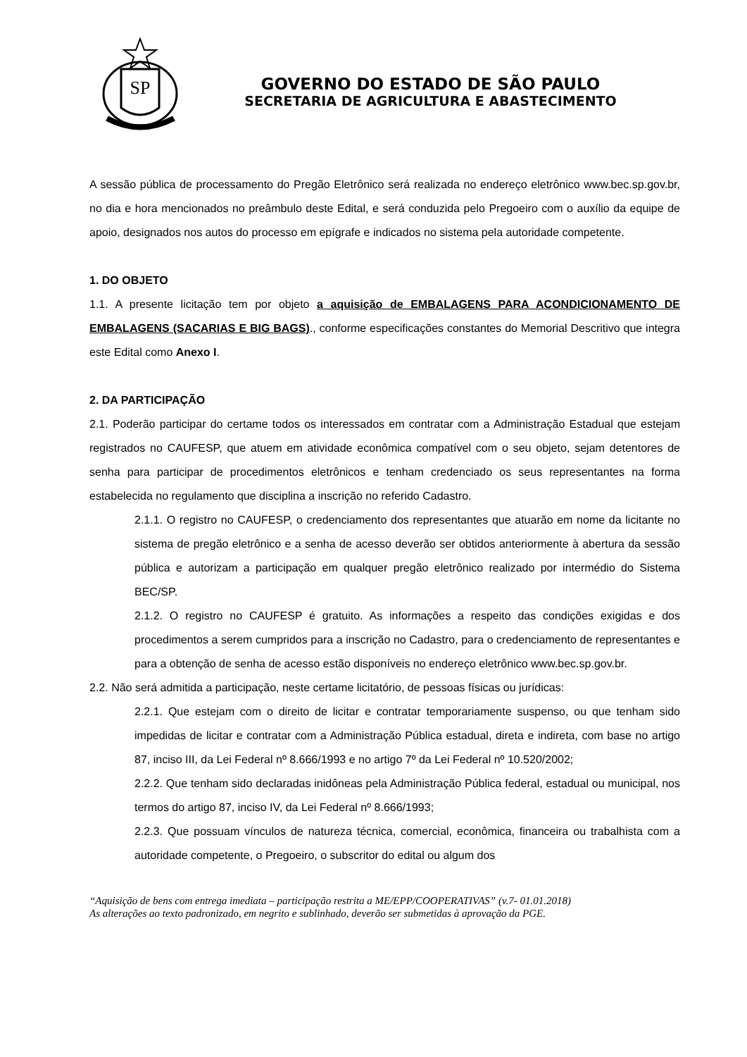SP
GOVERNO DO ESTADO DE SÃO PAULO
SECRETARIA DE AGRICULTURA E ABASTECIMENTO
A sessão pública de processamento do Pregão Eletrônico será realizada no endereço eletrônico www.bec.sp.gov.br, no dia e hora mencionados no preâmbulo deste Edital, e será conduzida pelo Pregoeiro com o auxílio da equipe de apoio, designados nos autos do processo em epígrafe e indicados no sistema pela autoridade competente.
1. DO OBJETO
1.1. A presente licitação tem por objeto a aquisição de EMBALAGENS PARA ACONDICIONAMENTO DE EMBALAGENS (SACARIAS E BIG BAGS)., conforme especificações constantes do Memorial Descritivo que integra este Edital como Anexo I.
2. DA PARTICIPAÇÃO
2.1. Poderão participar do certame todos os interessados em contratar com a Administração Estadual que estejam registrados no CAUFESP, que atuem em atividade econômica compatível com o seu objeto, sejam detentores de senha para participar de procedimentos eletrônicos e tenham credenciado os seus representantes na forma estabelecida no regulamento que disciplina a inscrição no referido Cadastro.
2.1.1. O registro no CAUFESP, o credenciamento dos representantes que atuarão em nome da licitante no sistema de pregão eletrônico e a senha de acesso deverão ser obtidos anteriormente à abertura da sessão pública e autorizam a participação em qualquer pregão eletrônico realizado por intermédio do Sistema BEC/SP.
2.1.2. O registro no CAUFESP é gratuito. As informações a respeito das condições exigidas e dos procedimentos a serem cumpridos para a inscrição no Cadastro, para o credenciamento de representantes e para a obtenção de senha de acesso estão disponíveis no endereço eletrônico www.bec.sp.gov.br.
2.2. Não será admitida a participação, neste certame licitatório, de pessoas físicas ou jurídicas:
2.2.1. Que estejam com o direito de licitar e contratar temporariamente suspenso, ou que tenham sido impedidas de licitar e contratar com a Administração Pública estadual, direta e indireta, com base no artigo 87, inciso III, da Lei Federal nº 8.666/1993 e no artigo 7º da Lei Federal nº 10.520/2002;
2.2.2. Que tenham sido declaradas inidôneas pela Administração Pública federal, estadual ou municipal, nos termos do artigo 87, inciso IV, da Lei Federal nº 8.666/1993;
2.2.3. Que possuam vínculos de natureza técnica, comercial, econômica, financeira ou trabalhista com a autoridade competente, o Pregoeiro, o subscritor do edital ou algum dos
“Aquisição de bens com entrega imediata – participação restrita a ME/EPP/COOPERATIVAS” (v.7- 01.01.2018)
As alterações ao texto padronizado, em negrito e sublinhado, deverão ser submetidas à aprovação da PGE.